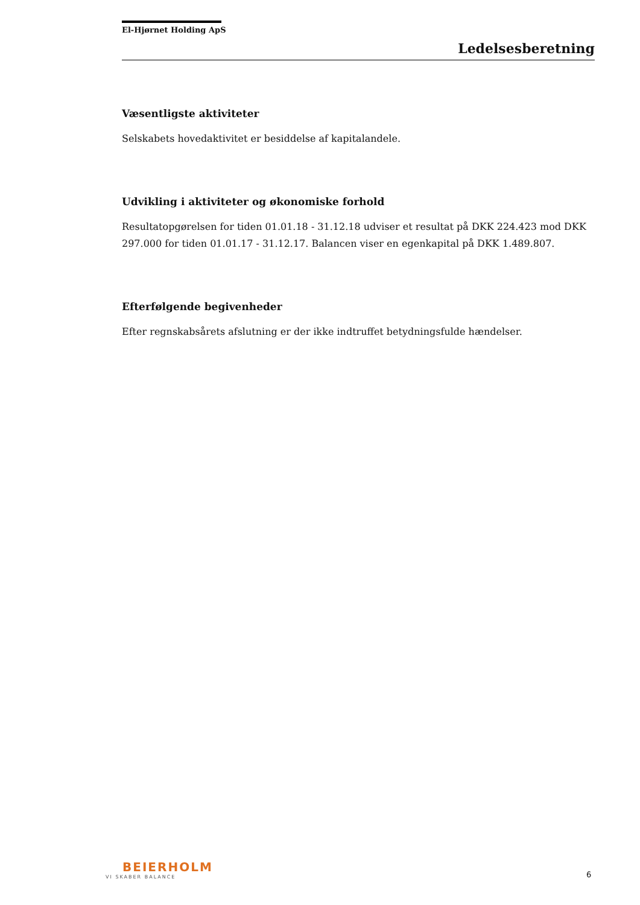El-Hjørnet Holding ApS
Ledelsesberetning
Væsentligste aktiviteter
Selskabets hovedaktivitet er besiddelse af kapitalandele.
Udvikling i aktiviteter og økonomiske forhold
Resultatopgørelsen for tiden 01.01.18 - 31.12.18 udviser et resultat på DKK 224.423 mod DKK 297.000 for tiden 01.01.17 - 31.12.17. Balancen viser en egenkapital på DKK 1.489.807.
Efterfølgende begivenheder
Efter regnskabsårets afslutning er der ikke indtruffet betydningsfulde hændelser.
BEIERHOLM
VI SKABER BALANCE
6